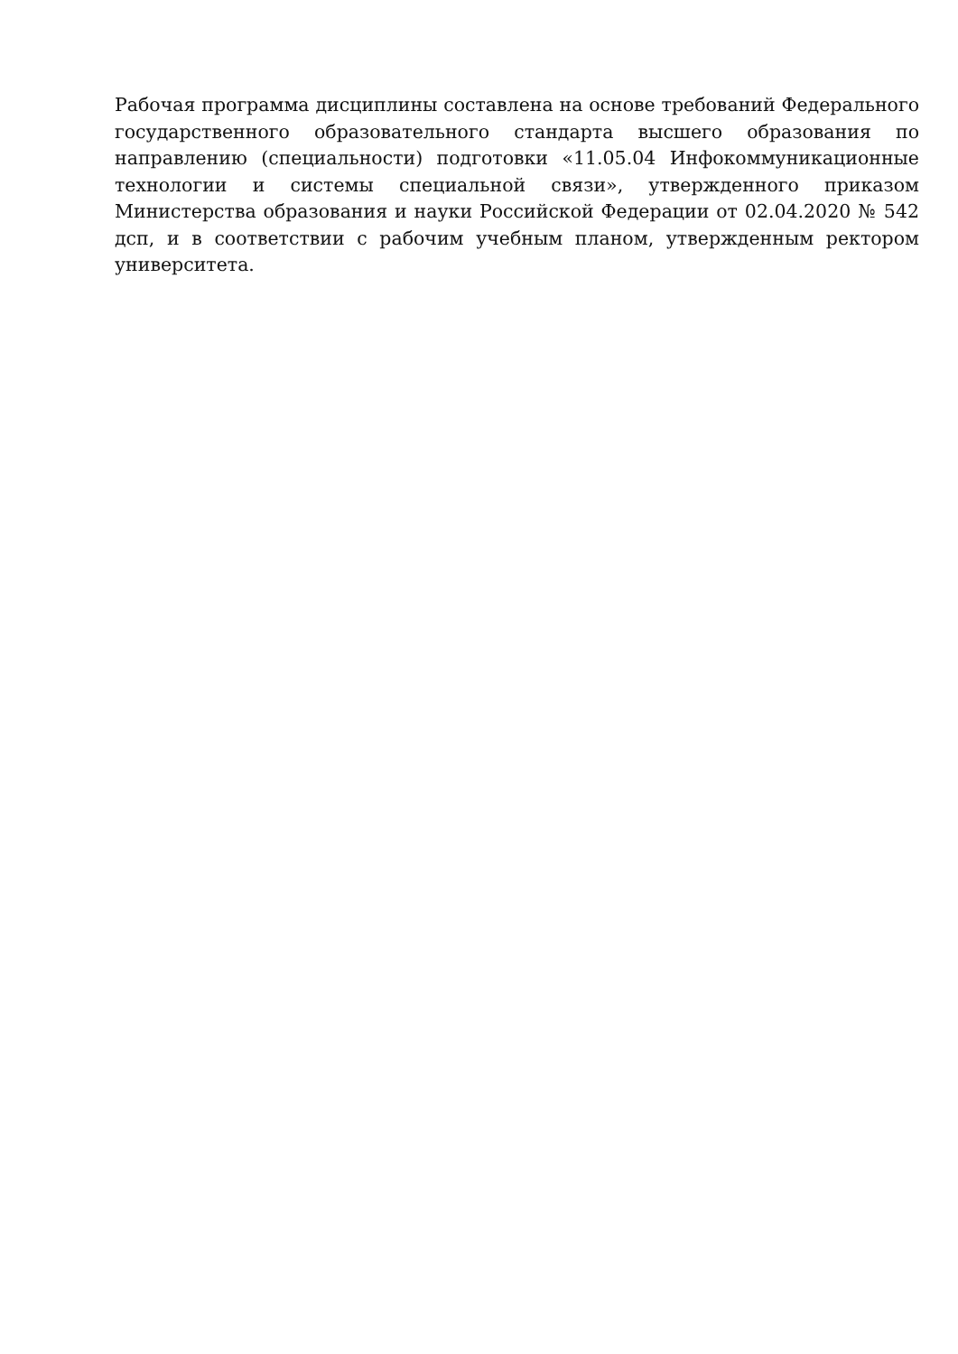Рабочая программа дисциплины составлена на основе требований Федерального государственного образовательного стандарта высшего образования по направлению (специальности) подготовки «11.05.04 Инфокоммуникационные технологии и системы специальной связи», утвержденного приказом Министерства образования и науки Российской Федерации от 02.04.2020 № 542 дсп, и в соответствии с рабочим учебным планом, утвержденным ректором университета.